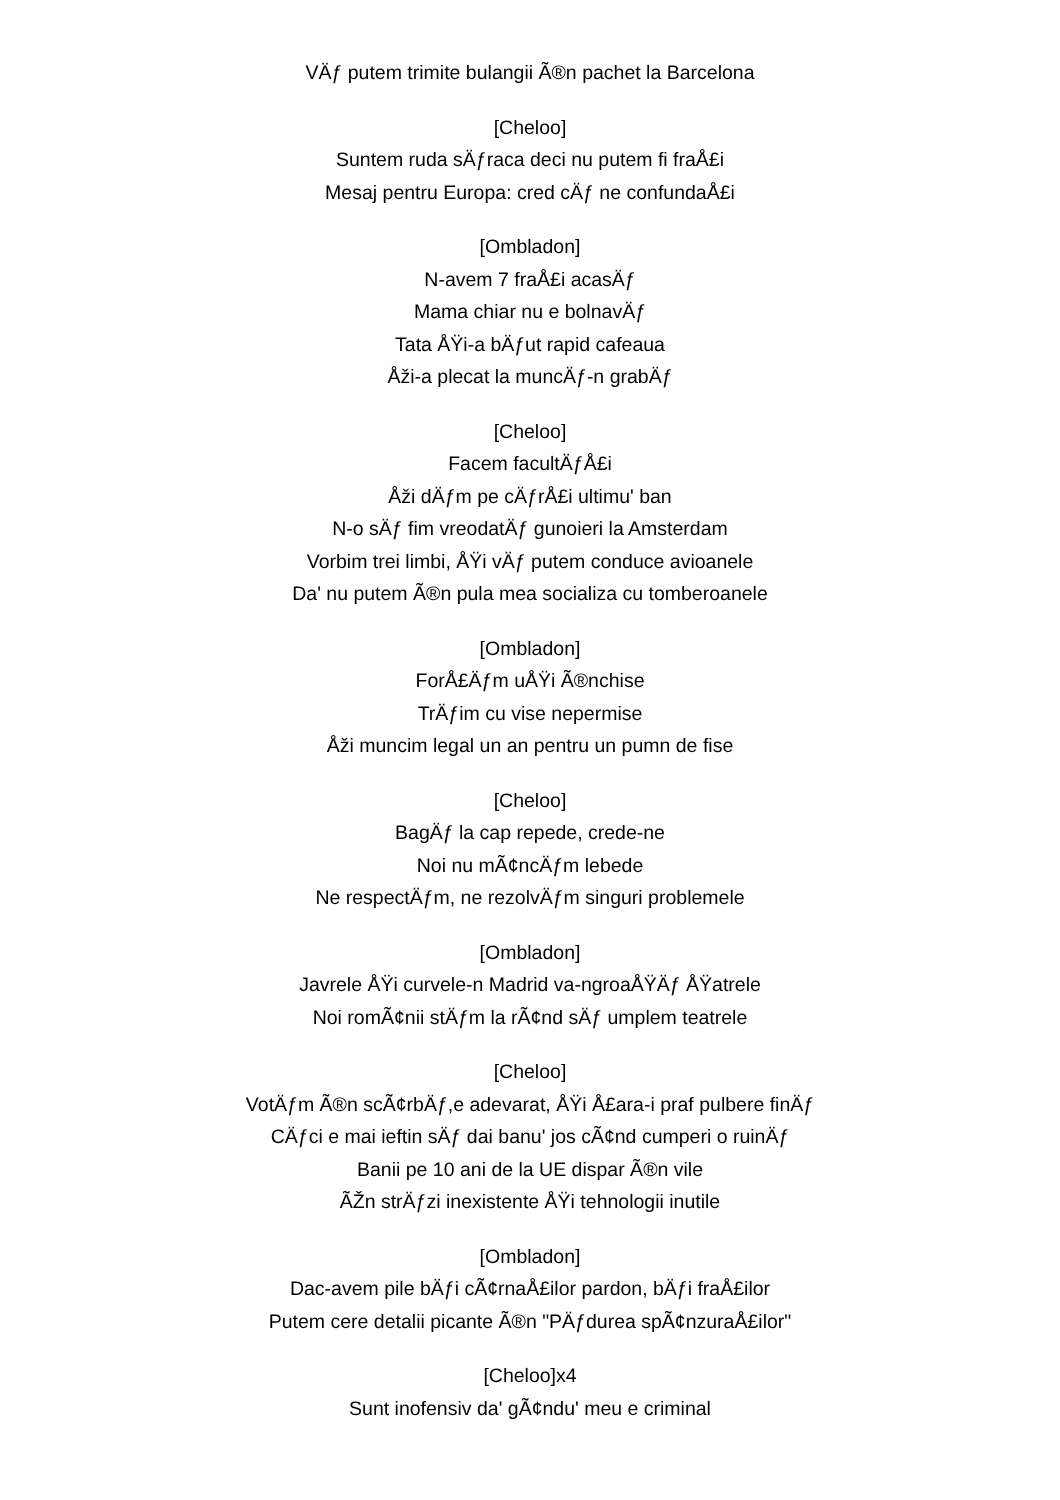VÄƒ putem trimite bulangii Ã®n pachet la Barcelona
[Cheloo]
Suntem ruda sÄƒraca deci nu putem fi fraÅ£i
Mesaj pentru Europa: cred cÄƒ ne confundaÅ£i
[Ombladon]
N-avem 7 fraÅ£i acasÄƒ
Mama chiar nu e bolnavÄƒ
Tata ÅŸi-a bÄƒut rapid cafeaua
Åži-a plecat la muncÄƒ-n grabÄƒ
[Cheloo]
Facem facultÄƒÅ£i
Åži dÄƒm pe cÄƒrÅ£i ultimu' ban
N-o sÄƒ fim vreodatÄƒ gunoieri la Amsterdam
Vorbim trei limbi, ÅŸi vÄƒ putem conduce avioanele
Da' nu putem Ã®n pula mea socializa cu tomberoanele
[Ombladon]
ForÅ£Äƒm uÅŸi Ã®nchise
TrÄƒim cu vise nepermise
Åži muncim legal un an pentru un pumn de fise
[Cheloo]
BagÄƒ la cap repede, crede-ne
Noi nu mÃ¢ncÄƒm lebede
Ne respectÄƒm, ne rezolvÄƒm singuri problemele
[Ombladon]
Javrele ÅŸi curvele-n Madrid va-ngroaÅŸÄƒ ÅŸatrele
Noi romÃ¢nii stÄƒm la rÃ¢nd sÄƒ umplem teatrele
[Cheloo]
VotÄƒm Ã®n scÃ¢rbÄƒ,e adevarat, ÅŸi Å£ara-i praf pulbere finÄƒ
CÄƒci e mai ieftin sÄƒ dai banu' jos cÃ¢nd cumperi o ruinÄƒ
Banii pe 10 ani de la UE dispar Ã®n vile
ÃŽn strÄƒzi inexistente ÅŸi tehnologii inutile
[Ombladon]
Dac-avem pile bÄƒi cÃ¢rnaÅ£ilor pardon, bÄƒi fraÅ£ilor
Putem cere detalii picante Ã®n "PÄƒdurea spÃ¢nzuraÅ£ilor"
[Cheloo]x4
Sunt inofensiv da' gÃ¢ndu' meu e criminal